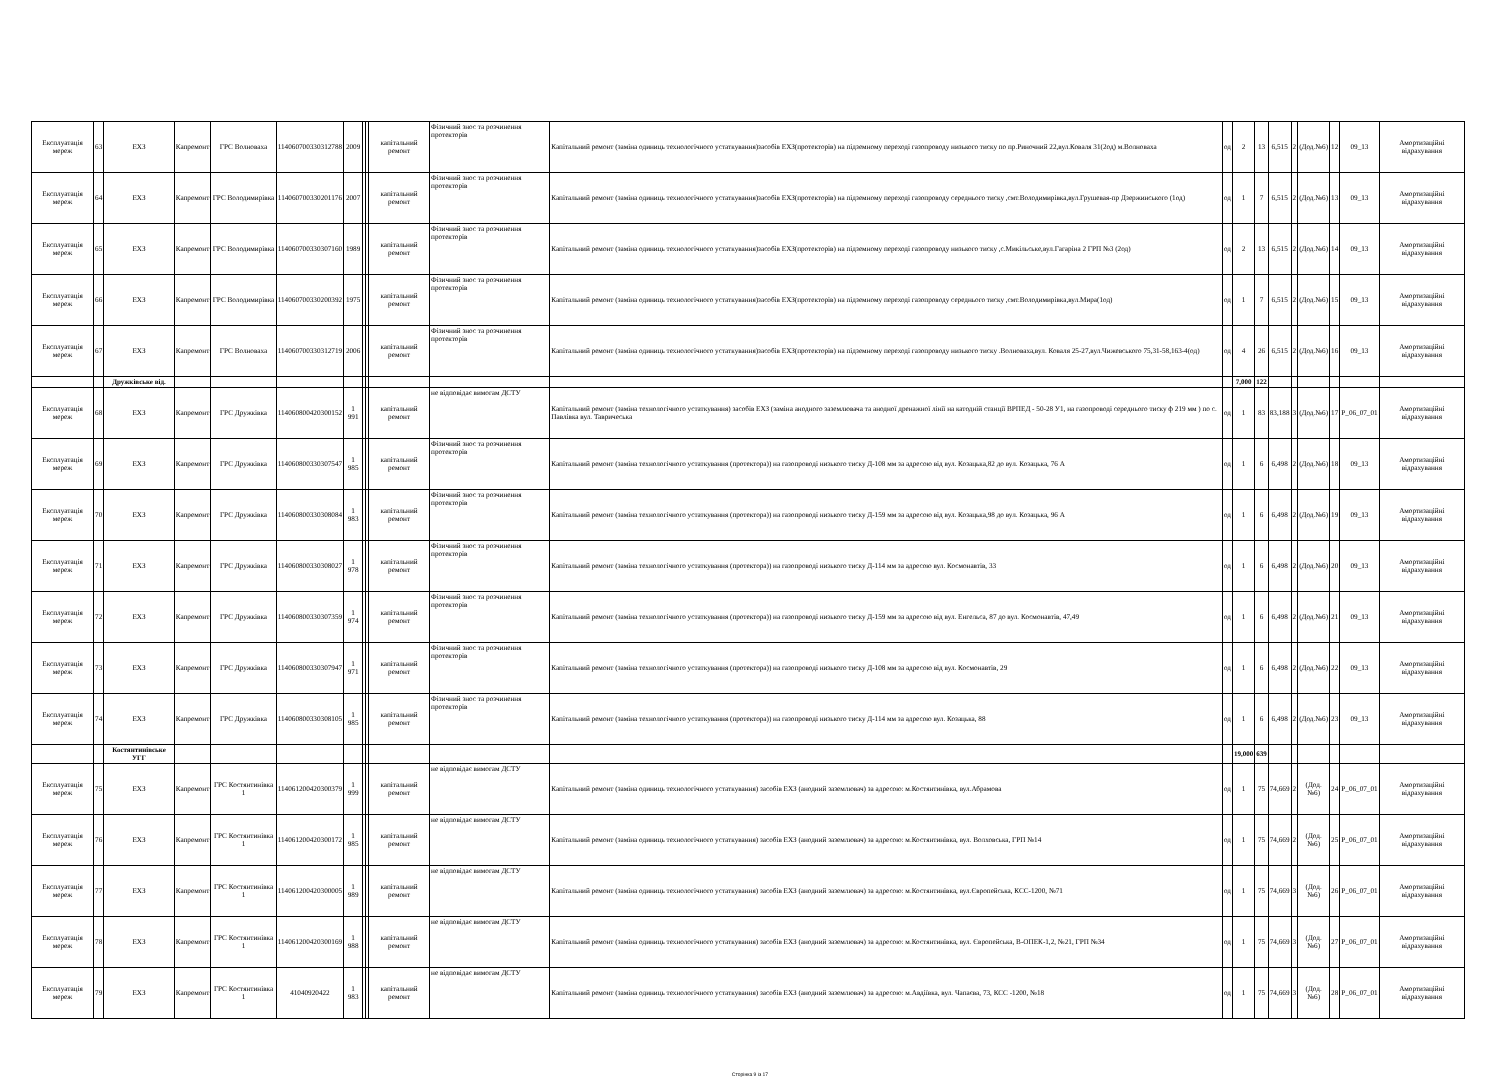| Експлуатація мереж | 63 | ЕХЗ | Капремонт | ГРС Волноваха | 114060700330312788 | 2009 | | | капітальний ремонт | Фізичний знос та розчинення протекторів | Капітальний ремонт (заміна одиниць технологічного устаткування)засобів ЕХЗ(протекторів) на підземному переході газопроводу низького тиску по пр.Риночний 22,вул.Коваля 31(2од) м.Волноваха | од | 2 | 13 | 6,515 | 2 | (Дод.№6) | 12 | 09_13 | Амортизаційні відрахування |
| Експлуатація мереж | 64 | ЕХЗ | Капремонт | ГРС Володимирівка | 114060700330201176 | 2007 | | | капітальний ремонт | Фізичний знос та розчинення протекторів | Капітальний ремонт (заміна одиниць технологічного устаткування)засобів ЕХЗ(протекторів) на підземному переході газопроводу середнього тиску ,смт.Володимирівка,вул.Грушевая-пр Дзержинського (1од) | од | 1 | 7 | 6,515 | 2 | (Дод.№6) | 13 | 09_13 | Амортизаційні відрахування |
| Експлуатація мереж | 65 | ЕХЗ | Капремонт | ГРС Володимирівка | 114060700330307160 | 1989 | | | капітальний ремонт | Фізичний знос та розчинення протекторів | Капітальний ремонт (заміна одиниць технологічного устаткування)засобів ЕХЗ(протекторів) на підземному переході газопроводу низького тиску ,с.Микільське,вул.Гагаріна 2 ГРП №3 (2од) | од | 2 | 13 | 6,515 | 2 | (Дод.№6) | 14 | 09_13 | Амортизаційні відрахування |
| Експлуатація мереж | 66 | ЕХЗ | Капремонт | ГРС Володимирівка | 114060700330200392 | 1975 | | | капітальний ремонт | Фізичний знос та розчинення протекторів | Капітальний ремонт (заміна одиниць технологічного устаткування)засобів ЕХЗ(протекторів) на підземному переході газопроводу середнього тиску ,смт.Володимирівка,вул.Мира(1од) | од | 1 | 7 | 6,515 | 2 | (Дод.№6) | 15 | 09_13 | Амортизаційні відрахування |
| Експлуатація мереж | 67 | ЕХЗ | Капремонт | ГРС Волноваха | 114060700330312719 | 2006 | | | капітальний ремонт | Фізичний знос та розчинення протекторів | Капітальний ремонт (заміна одиниць технологічного устаткування)засобів ЕХЗ(протекторів) на підземному переході газопроводу низького тиску .Волноваха,вул. Коваля 25-27,вул.Чижевського 75,31-58,163-4(од) | од | 4 | 26 | 6,515 | 2 | (Дод.№6) | 16 | 09_13 | Амортизаційні відрахування |
| | | Дружківське від. | | | | | | | | | | | 7,000 | 122 | | | | | | |
| Експлуатація мереж | 68 | ЕХЗ | Капремонт | ГРС Дружківка | 114060800420300152 | 1 991 | | | капітальний ремонт | не відповідає вимогам ДСТУ | Капітальний ремонт (заміна технологічного устаткування) засобів ЕХЗ (заміна анодного заземлювача та анодної дренажної лінії на катодній станції ВРПЕД - 50-28 У1, на газопроводі середнього тиску ф 219 мм ) по с. Павлівка вул. Тавричеська | од | 1 | 83 | 83,188 | 3 | (Дод.№6) | 17 | P_06_07_01 | Амортизаційні відрахування |
| Експлуатація мереж | 69 | ЕХЗ | Капремонт | ГРС Дружківка | 114060800330307547 | 1 985 | | | капітальний ремонт | Фізичний знос та розчинення протекторів | Капітальний ремонт (заміна технологічного устаткування (протектора)) на газопроводі низького тиску Д-108 мм за адресою від вул. Козацька,82 до вул. Козацька, 76 А | од | 1 | 6 | 6,498 | 2 | (Дод.№6) | 18 | 09_13 | Амортизаційні відрахування |
| Експлуатація мереж | 70 | ЕХЗ | Капремонт | ГРС Дружківка | 114060800330308084 | 1 983 | | | капітальний ремонт | Фізичний знос та розчинення протекторів | Капітальний ремонт (заміна технологічного устаткування (протектора)) на газопроводі низького тиску Д-159 мм за адресою від вул. Козацька,98 до вул. Козацька, 96 А | од | 1 | 6 | 6,498 | 2 | (Дод.№6) | 19 | 09_13 | Амортизаційні відрахування |
| Експлуатація мереж | 71 | ЕХЗ | Капремонт | ГРС Дружківка | 114060800330308027 | 1 978 | | | капітальний ремонт | Фізичний знос та розчинення протекторів | Капітальний ремонт (заміна технологічного устаткування (протектора)) на газопроводі низького тиску Д-114 мм за адресою вул. Космонавтів, 33 | од | 1 | 6 | 6,498 | 2 | (Дод.№6) | 20 | 09_13 | Амортизаційні відрахування |
| Експлуатація мереж | 72 | ЕХЗ | Капремонт | ГРС Дружківка | 114060800330307359 | 1 974 | | | капітальний ремонт | Фізичний знос та розчинення протекторів | Капітальний ремонт (заміна технологічного устаткування (протектора)) на газопроводі низького тиску Д-159 мм за адресою від вул. Енгельса, 87 до вул. Космонавтів, 47,49 | од | 1 | 6 | 6,498 | 2 | (Дод.№6) | 21 | 09_13 | Амортизаційні відрахування |
| Експлуатація мереж | 73 | ЕХЗ | Капремонт | ГРС Дружківка | 114060800330307947 | 1 971 | | | капітальний ремонт | Фізичний знос та розчинення протекторів | Капітальний ремонт (заміна технологічного устаткування (протектора)) на газопроводі низького тиску Д-108 мм за адресою від вул. Космонавтів, 29 | од | 1 | 6 | 6,498 | 2 | (Дод.№6) | 22 | 09_13 | Амортизаційні відрахування |
| Експлуатація мереж | 74 | ЕХЗ | Капремонт | ГРС Дружківка | 114060800330308105 | 1 985 | | | капітальний ремонт | Фізичний знос та розчинення протекторів | Капітальний ремонт (заміна технологічного устаткування (протектора)) на газопроводі низького тиску Д-114 мм за адресою вул. Козацька, 88 | од | 1 | 6 | 6,498 | 2 | (Дод.№6) | 23 | 09_13 | Амортизаційні відрахування |
| | | Костянтинівське УГГ | | | | | | | | | | | 19,000 | 639 | | | | | | |
| Експлуатація мереж | 75 | ЕХЗ | Капремонт | ГРС Костянтинівка 1 | 114061200420300379 | 1 999 | | | капітальний ремонт | не відповідає вимогам ДСТУ | Капітальний ремонт (заміна одиниць технологічного устаткування) засобів ЕХЗ (анодний заземлювач) за адресою: м.Костянтинівка, вул.Абрамова | од | 1 | 75 | 74,669 | 2 | (Дод. №6) | 24 | P_06_07_01 | Амортизаційні відрахування |
| Експлуатація мереж | 76 | ЕХЗ | Капремонт | ГРС Костянтинівка 1 | 114061200420300172 | 1 985 | | | капітальний ремонт | не відповідає вимогам ДСТУ | Капітальний ремонт (заміна одиниць технологічного устаткування) засобів ЕХЗ (анодний заземлювач) за адресою: м.Костянтинівка, вул. Волховська, ГРП №14 | од | 1 | 75 | 74,669 | 2 | (Дод. №6) | 25 | P_06_07_01 | Амортизаційні відрахування |
| Експлуатація мереж | 77 | ЕХЗ | Капремонт | ГРС Костянтинівка 1 | 114061200420300005 | 1 989 | | | капітальний ремонт | не відповідає вимогам ДСТУ | Капітальний ремонт (заміна одиниць технологічного устаткування) засобів ЕХЗ (анодний заземлювач) за адресою: м.Костянтинівка, вул.Європейська, КСС-1200, №71 | од | 1 | 75 | 74,669 | 3 | (Дод. №6) | 26 | P_06_07_01 | Амортизаційні відрахування |
| Експлуатація мереж | 78 | ЕХЗ | Капремонт | ГРС Костянтинівка 1 | 114061200420300169 | 1 988 | | | капітальний ремонт | не відповідає вимогам ДСТУ | Капітальний ремонт (заміна одиниць технологічного устаткування) засобів ЕХЗ (анодний заземлювач) за адресою: м.Костянтинівка, вул. Європейська, В-ОПЕК-1,2, №21, ГРП №34 | од | 1 | 75 | 74,669 | 3 | (Дод. №6) | 27 | P_06_07_01 | Амортизаційні відрахування |
| Експлуатація мереж | 79 | ЕХЗ | Капремонт | ГРС Костянтинівка 1 | 41040920422 | 1 983 | | | капітальний ремонт | не відповідає вимогам ДСТУ | Капітальний ремонт (заміна одиниць технологічного устаткування) засобів ЕХЗ (анодний заземлювач) за адресою: м.Авдіївка, вул. Чапаєва, 73, КСС -1200, №18 | од | 1 | 75 | 74,669 | 3 | (Дод. №6) | 28 | P_06_07_01 | Амортизаційні відрахування |
Сторінка 9 із 17